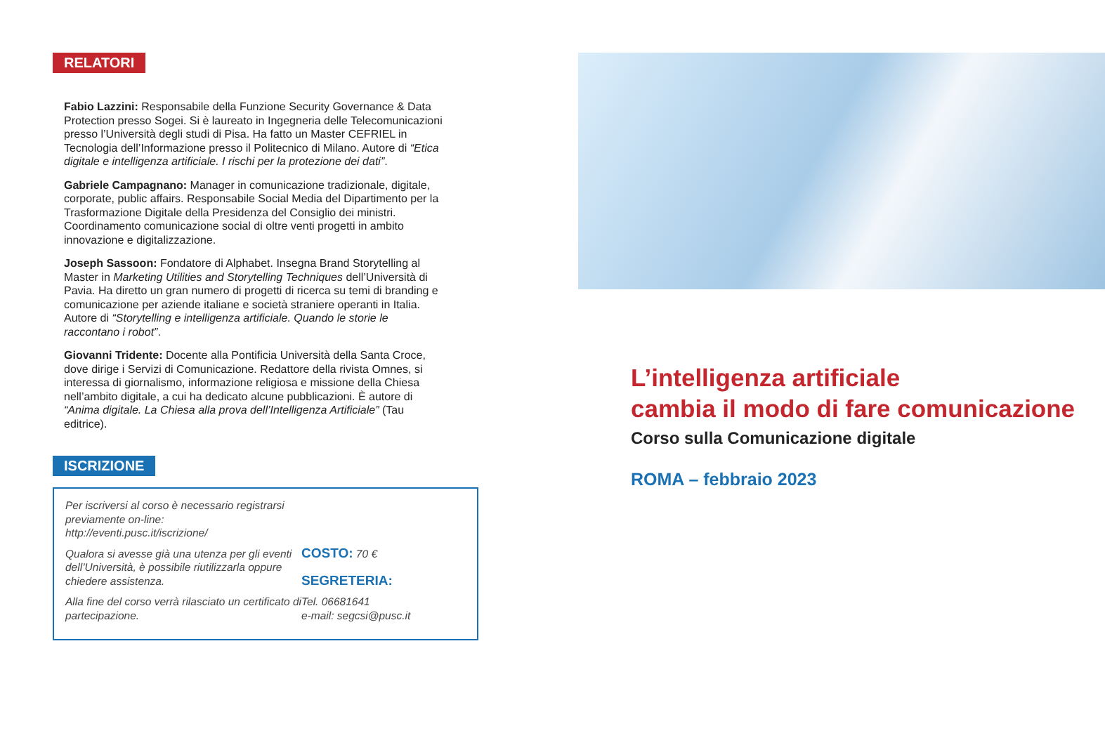RELATORI
Fabio Lazzini: Responsabile della Funzione Security Governance & Data Protection presso Sogei. Si è laureato in Ingegneria delle Telecomunicazioni presso l’Università degli studi di Pisa. Ha fatto un Master CEFRIEL in Tecnologia dell’Informazione presso il Politecnico di Milano. Autore di “Etica digitale e intelligenza artificiale. I rischi per la protezione dei dati”.
Gabriele Campagnano: Manager in comunicazione tradizionale, digitale, corporate, public affairs. Responsabile Social Media del Dipartimento per la Trasformazione Digitale della Presidenza del Consiglio dei ministri. Coordinamento comunicazione social di oltre venti progetti in ambito innovazione e digitalizzazione.
Joseph Sassoon: Fondatore di Alphabet. Insegna Brand Storytelling al Master in Marketing Utilities and Storytelling Techniques dell’Università di Pavia. Ha diretto un gran numero di progetti di ricerca su temi di branding e comunicazione per aziende italiane e società straniere operanti in Italia. Autore di “Storytelling e intelligenza artificiale. Quando le storie le raccontano i robot”.
Giovanni Tridente: Docente alla Pontificia Università della Santa Croce, dove dirige i Servizi di Comunicazione. Redattore della rivista Omnes, si interessa di giornalismo, informazione religiosa e missione della Chiesa nell’ambito digitale, a cui ha dedicato alcune pubblicazioni. È autore di “Anima digitale. La Chiesa alla prova dell’Intelligenza Artificiale” (Tau editrice).
ISCRIZIONE
Per iscriversi al corso è necessario registrarsi previamente on-line: http://eventi.pusc.it/iscrizione/
Qualora si avesse già una utenza per gli eventi dell’Università, è possibile riutilizzarla oppure chiedere assistenza.
Alla fine del corso verrà rilasciato un certificato di partecipazione.
COSTO: 70 €
SEGRETERIA:
Tel. 06681641
e-mail: segcsi@pusc.it
L’intelligenza artificiale
cambia il modo di fare comunicazione
Corso sulla Comunicazione digitale
ROMA – febbraio 2023